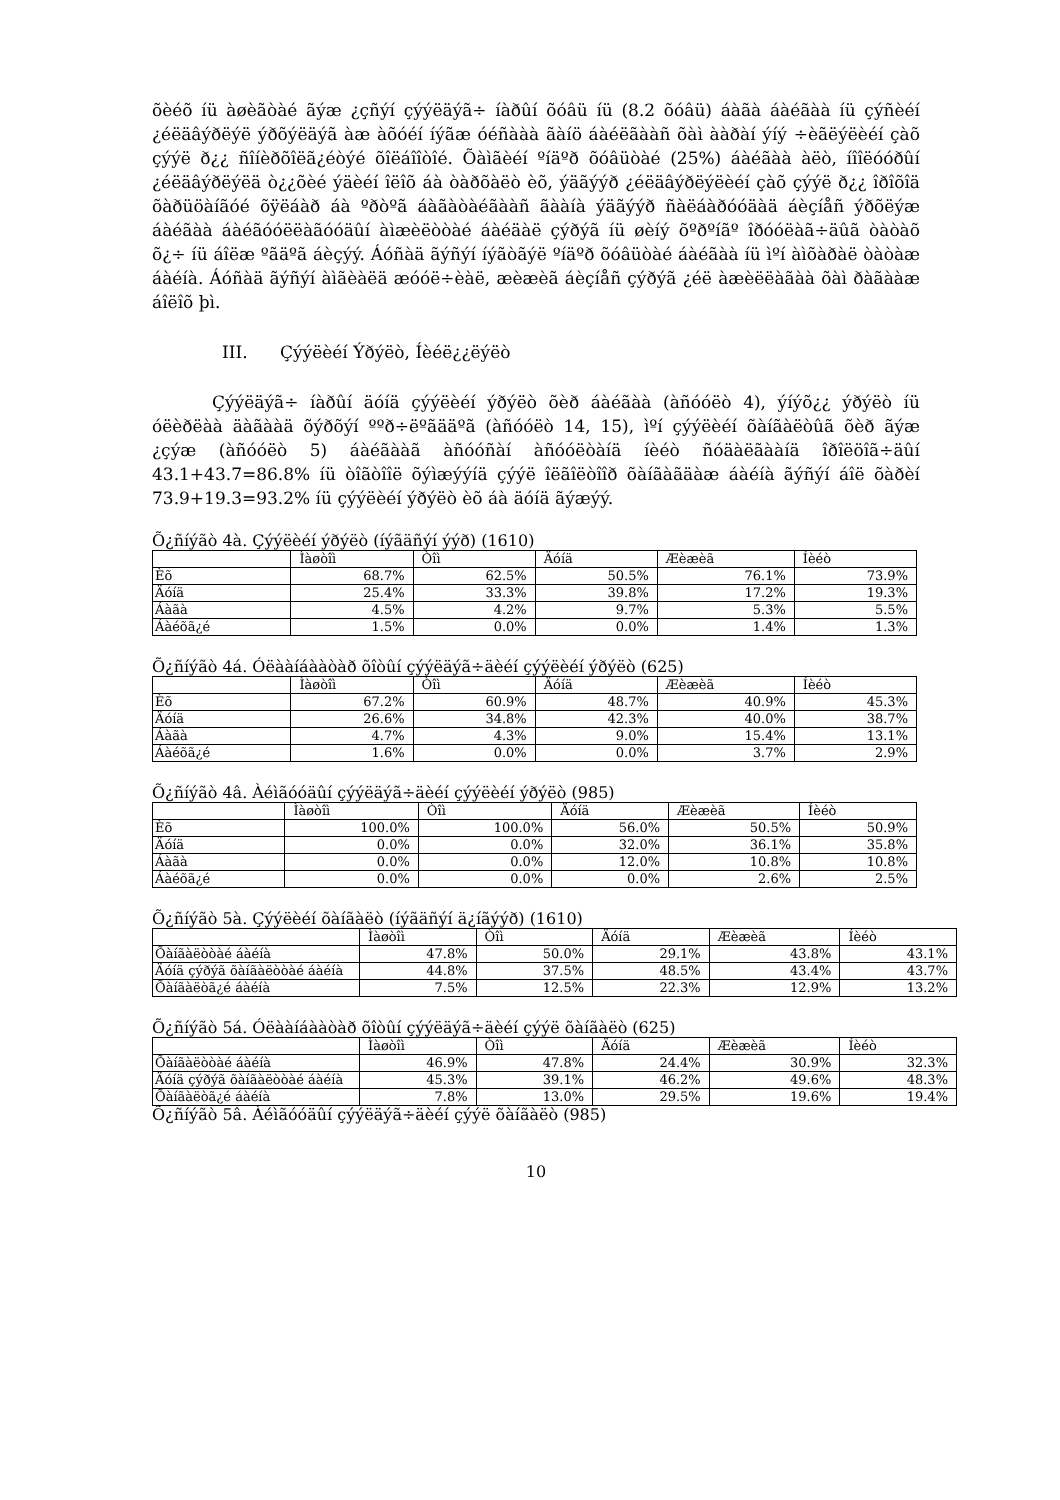õèéõ íü àøèãòàé ãýæ ¿çñýí çýýëäýã÷ íàðûí õóâü íü (8.2 õóâü) áàãà áàéãàà íü çýñèéí ¿éëäâýðëýë ýðõýëäýã àæ àõóéí íýãæ óéñààà ãàíö áàéëãààñ õàì ààðàí ýíý ÷èãëýëèéí çàõ çýýë ð¿¿ ñîíèðõîëã¿éòýé õîëáîîòîé. Õàìãèéí ºíäºð õóâüòàé (25%) áàéãàà àëò, íîîëóóðûí ¿éëäâýðëýëä ò¿¿õèé ýäèéí îëîõ áà òàðõàëò èõ, ýäãýýð ¿éëäâýðëýëèéí çàõ çýýë ð¿¿ îðîõîä õàðüöàíãóé õÿëáàð áà ºðòºã áàãàòàéãààñ ãààíà ýäãýýð ñàëáàðóóäàä áèçíåñ ýðõëýæ áàéãàà áàéãóóëëàãóóäûí àìæèëòòàé áàéäàë çýðýã íü øèíý õºðºíãº îðóóëàã÷äûã òàòàõ õ¿÷ íü áîëæ ºãäºã áèçýý. Áóñàä ãýñýí íýãòãýë ºíäºð õóâüòàé áàéãàà íü ìºí àìõàðàë òàòàæ áàéíà. Áóñàä ãýñýí àìãèàëä æóóë÷èàë, æèæèã áèçíåñ çýðýã ¿éë àæèëëàãàà õàì ðàãààæ áîëîõ þì.
III. Çýýëèéí Ýðýëò, Íèéë¿¿ëýëò
Çýýëäýã÷ íàðûí äóíä çýýëèéí ýðýëò õèð áàéãàà (àñóóëò 4), ýíýõ¿¿ ýðýëò íü óëèðëàà äàãààä õýðõýí ººð÷ëºãääºã (àñóóëò 14, 15), ìºí çýýëèéí õàíãàëòûã õèð ãýæ ¿çýæ (àñóóëò 5) áàéãààã àñóóñàí àñóóëòàíä íèéò ñóäàëãààíä îðîëöîã÷äûí 43.1+43.7=86.8% íü òîãòîîë õýìæýýíä çýýë îëãîëòîîð õàíãàãäàæ áàéíà ãýñýí áîë õàðèí 73.9+19.3=93.2% íü çýýëèéí ýðýëò èõ áà äóíä ãýæýý.
Õ¿ñíýãò 4à. Çýýëèéí ýðýëò (íýãäñýí ýýð) (1610)
| | Ìàøòîì | Òîì | Äóíä | Æèæèã | Íèéò |
| --- | --- | --- | --- | --- | --- |
| Èõ | 68.7% | 62.5% | 50.5% | 76.1% | 73.9% |
| Äóíä | 25.4% | 33.3% | 39.8% | 17.2% | 19.3% |
| Áàãà | 4.5% | 4.2% | 9.7% | 5.3% | 5.5% |
| Áàéõã¿é | 1.5% | 0.0% | 0.0% | 1.4% | 1.3% |
Õ¿ñíýãò 4á. Óëààíáààòàð õîòûí çýýëäýã÷äèéí çýýëèéí ýðýëò (625)
| | Ìàøòîì | Òîì | Äóíä | Æèæèã | Íèéò |
| --- | --- | --- | --- | --- | --- |
| Èõ | 67.2% | 60.9% | 48.7% | 40.9% | 45.3% |
| Äóíä | 26.6% | 34.8% | 42.3% | 40.0% | 38.7% |
| Áàãà | 4.7% | 4.3% | 9.0% | 15.4% | 13.1% |
| Áàéõã¿é | 1.6% | 0.0% | 0.0% | 3.7% | 2.9% |
Õ¿ñíýãò 4â. Àéìãóóäûí çýýëäýã÷äèéí çýýëèéí ýðýëò (985)
| | Ìàøòîì | Òîì | Äóíä | Æèæèã | Íèéò |
| --- | --- | --- | --- | --- | --- |
| Èõ | 100.0% | 100.0% | 56.0% | 50.5% | 50.9% |
| Äóíä | 0.0% | 0.0% | 32.0% | 36.1% | 35.8% |
| Áàãà | 0.0% | 0.0% | 12.0% | 10.8% | 10.8% |
| Áàéõã¿é | 0.0% | 0.0% | 0.0% | 2.6% | 2.5% |
Õ¿ñíýãò 5à. Çýýëèéí õàíãàëò (íýãäñýí ä¿íãýýð) (1610)
| | Ìàøòîì | Òîì | Äóíä | Æèæèã | Íèéò |
| --- | --- | --- | --- | --- | --- |
| Õàíãàëòòàé áàéíà | 47.8% | 50.0% | 29.1% | 43.8% | 43.1% |
| Äóíä çýðýã õàíãàëòòàé áàéíà | 44.8% | 37.5% | 48.5% | 43.4% | 43.7% |
| Õàíãàëòã¿é áàéíà | 7.5% | 12.5% | 22.3% | 12.9% | 13.2% |
Õ¿ñíýãò 5á. Óëààíáààòàð õîòûí çýýëäýã÷äèéí çýýë õàíãàëò (625)
| | Ìàøòîì | Òîì | Äóíä | Æèæèã | Íèéò |
| --- | --- | --- | --- | --- | --- |
| Õàíãàëòòàé áàéíà | 46.9% | 47.8% | 24.4% | 30.9% | 32.3% |
| Äóíä çýðýã õàíãàëòòàé áàéíà | 45.3% | 39.1% | 46.2% | 49.6% | 48.3% |
| Õàíãàëòã¿é áàéíà | 7.8% | 13.0% | 29.5% | 19.6% | 19.4% |
Õ¿ñíýãò 5â. Àéìãóóäûí çýýëäýã÷äèéí çýýë õàíãàëò (985)
10